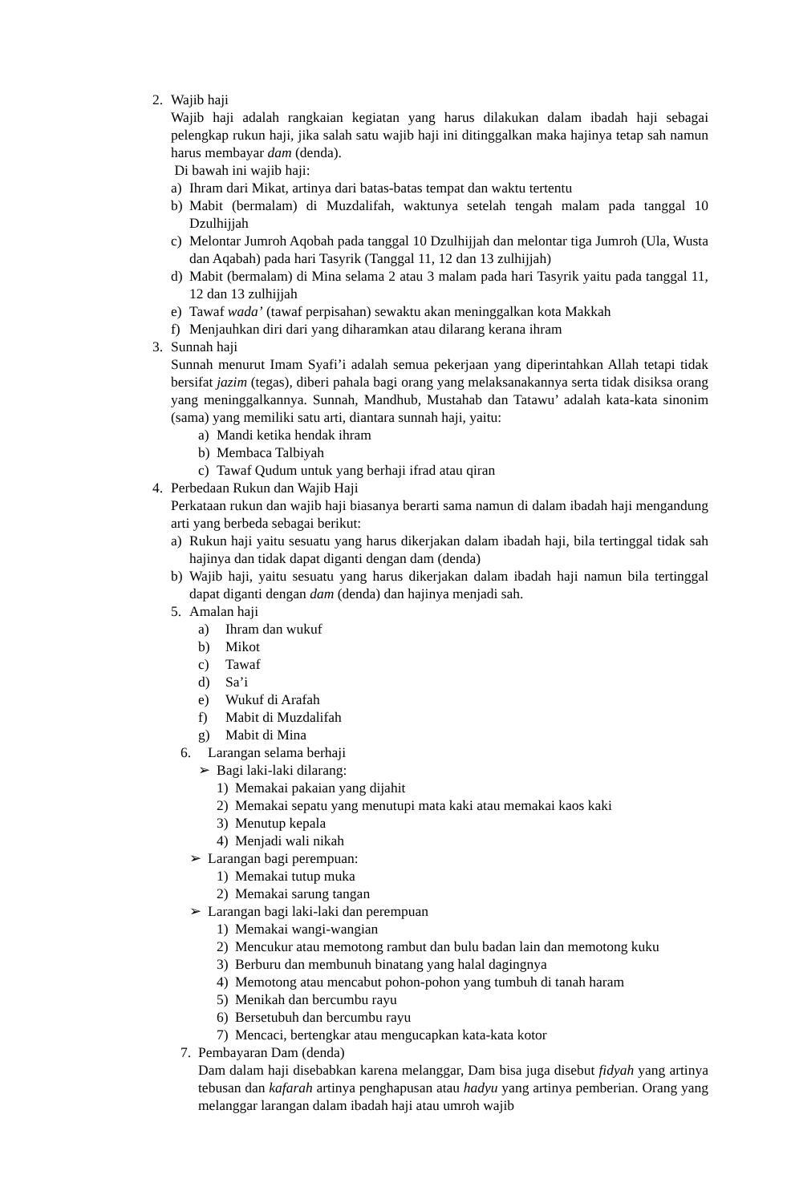2. Wajib haji
Wajib haji adalah rangkaian kegiatan yang harus dilakukan dalam ibadah haji sebagai pelengkap rukun haji, jika salah satu wajib haji ini ditinggalkan maka hajinya tetap sah namun harus membayar dam (denda).
Di bawah ini wajib haji:
a) Ihram dari Mikat, artinya dari batas-batas tempat dan waktu tertentu
b) Mabit (bermalam) di Muzdalifah, waktunya setelah tengah malam pada tanggal 10 Dzulhijjah
c) Melontar Jumroh Aqobah pada tanggal 10 Dzulhijjah dan melontar tiga Jumroh (Ula, Wusta dan Aqabah) pada hari Tasyrik (Tanggal 11, 12 dan 13 zulhijjah)
d) Mabit (bermalam) di Mina selama 2 atau 3 malam pada hari Tasyrik yaitu pada tanggal 11, 12 dan 13 zulhijjah
e) Tawaf wada’ (tawaf perpisahan) sewaktu akan meninggalkan kota Makkah
f) Menjauhkan diri dari yang diharamkan atau dilarang kerana ihram
3. Sunnah haji
Sunnah menurut Imam Syafi’i adalah semua pekerjaan yang diperintahkan Allah tetapi tidak bersifat jazim (tegas), diberi pahala bagi orang yang melaksanakannya serta tidak disiksa orang yang meninggalkannya. Sunnah, Mandhub, Mustahab dan Tatawu’ adalah kata-kata sinonim (sama) yang memiliki satu arti, diantara sunnah haji, yaitu:
a) Mandi ketika hendak ihram
b) Membaca Talbiyah
c) Tawaf Qudum untuk yang berhaji ifrad atau qiran
4. Perbedaan Rukun dan Wajib Haji
Perkataan rukun dan wajib haji biasanya berarti sama namun di dalam ibadah haji mengandung arti yang berbeda sebagai berikut:
a) Rukun haji yaitu sesuatu yang harus dikerjakan dalam ibadah haji, bila tertinggal tidak sah hajinya dan tidak dapat diganti dengan dam (denda)
b) Wajib haji, yaitu sesuatu yang harus dikerjakan dalam ibadah haji namun bila tertinggal dapat diganti dengan dam (denda) dan hajinya menjadi sah.
5. Amalan haji
a) Ihram dan wukuf
b) Mikot
c) Tawaf
d) Sa’i
e) Wukuf di Arafah
f) Mabit di Muzdalifah
g) Mabit di Mina
6. Larangan selama berhaji
➢ Bagi laki-laki dilarang:
1) Memakai pakaian yang dijahit
2) Memakai sepatu yang menutupi mata kaki atau memakai kaos kaki
3) Menutup kepala
4) Menjadi wali nikah
➢ Larangan bagi perempuan:
1) Memakai tutup muka
2) Memakai sarung tangan
➢ Larangan bagi laki-laki dan perempuan
1) Memakai wangi-wangian
2) Mencukur atau memotong rambut dan bulu badan lain dan memotong kuku
3) Berburu dan membunuh binatang yang halal dagingnya
4) Memotong atau mencabut pohon-pohon yang tumbuh di tanah haram
5) Menikah dan bercumbu rayu
6) Bersetubuh dan bercumbu rayu
7) Mencaci, bertengkar atau mengucapkan kata-kata kotor
7. Pembayaran Dam (denda)
Dam dalam haji disebabkan karena melanggar, Dam bisa juga disebut fidyah yang artinya tebusan dan kafarah artinya penghapusan atau hadyu yang artinya pemberian. Orang yang melanggar larangan dalam ibadah haji atau umroh wajib